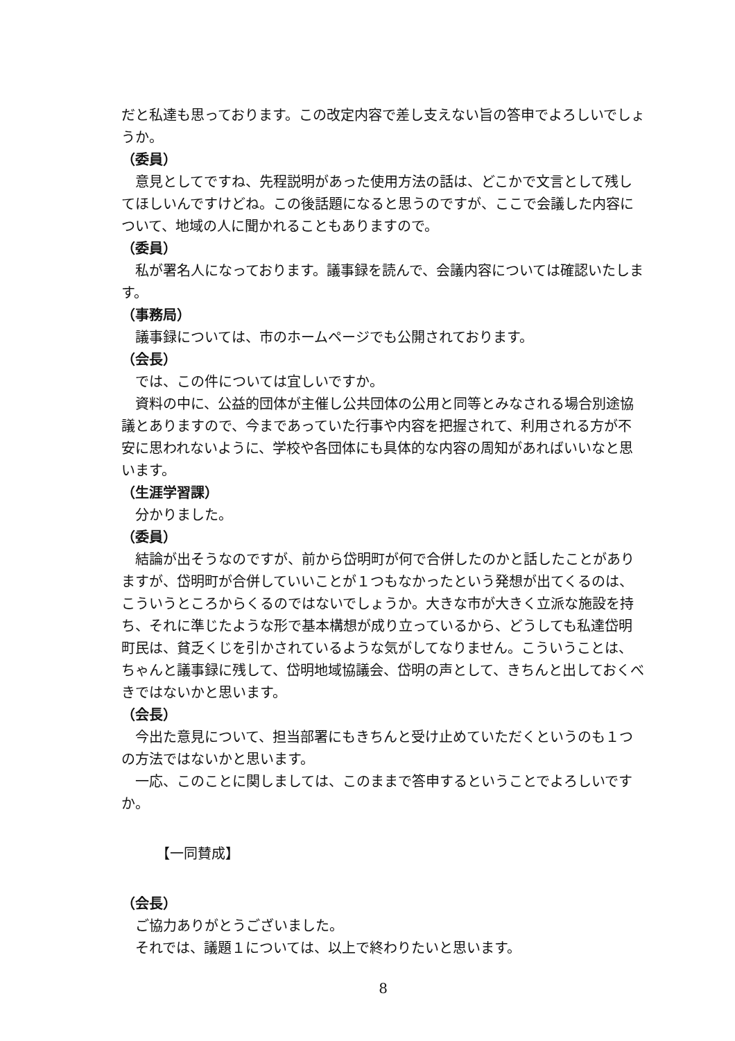だと私達も思っております。この改定内容で差し支えない旨の答申でよろしいでしょうか。
（委員）
意見としてですね、先程説明があった使用方法の話は、どこかで文言として残してほしいんですけどね。この後話題になると思うのですが、ここで会議した内容について、地域の人に聞かれることもありますので。
（委員）
私が署名人になっております。議事録を読んで、会議内容については確認いたします。
（事務局）
議事録については、市のホームページでも公開されております。
（会長）
では、この件については宜しいですか。
資料の中に、公益的団体が主催し公共団体の公用と同等とみなされる場合別途協議とありますので、今まであっていた行事や内容を把握されて、利用される方が不安に思われないように、学校や各団体にも具体的な内容の周知があればいいなと思います。
（生涯学習課）
分かりました。
（委員）
結論が出そうなのですが、前から岱明町が何で合併したのかと話したことがありますが、岱明町が合併していいことが１つもなかったという発想が出てくるのは、こういうところからくるのではないでしょうか。大きな市が大きく立派な施設を持ち、それに準じたような形で基本構想が成り立っているから、どうしても私達岱明町民は、貧乏くじを引かされているような気がしてなりません。こういうことは、ちゃんと議事録に残して、岱明地域協議会、岱明の声として、きちんと出しておくべきではないかと思います。
（会長）
今出た意見について、担当部署にもきちんと受け止めていただくというのも１つの方法ではないかと思います。
一応、このことに関しましては、このままで答申するということでよろしいですか。
【一同賛成】
（会長）
ご協力ありがとうございました。
それでは、議題１については、以上で終わりたいと思います。
8